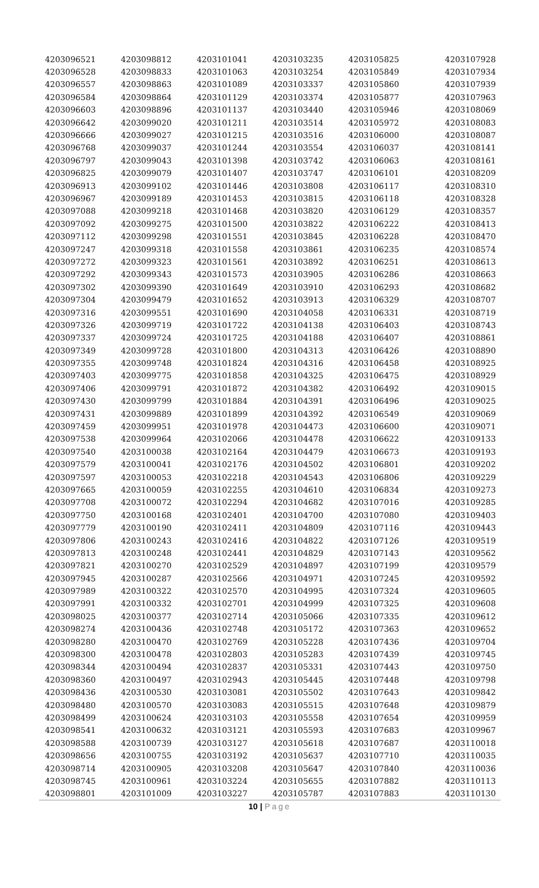| 4203096521 | 4203098812 | 4203101041 | 4203103235 | 4203105825 | 4203107928 |
| 4203096528 | 4203098833 | 4203101063 | 4203103254 | 4203105849 | 4203107934 |
| 4203096557 | 4203098863 | 4203101089 | 4203103337 | 4203105860 | 4203107939 |
| 4203096584 | 4203098864 | 4203101129 | 4203103374 | 4203105877 | 4203107963 |
| 4203096603 | 4203098896 | 4203101137 | 4203103440 | 4203105946 | 4203108069 |
| 4203096642 | 4203099020 | 4203101211 | 4203103514 | 4203105972 | 4203108083 |
| 4203096666 | 4203099027 | 4203101215 | 4203103516 | 4203106000 | 4203108087 |
| 4203096768 | 4203099037 | 4203101244 | 4203103554 | 4203106037 | 4203108141 |
| 4203096797 | 4203099043 | 4203101398 | 4203103742 | 4203106063 | 4203108161 |
| 4203096825 | 4203099079 | 4203101407 | 4203103747 | 4203106101 | 4203108209 |
| 4203096913 | 4203099102 | 4203101446 | 4203103808 | 4203106117 | 4203108310 |
| 4203096967 | 4203099189 | 4203101453 | 4203103815 | 4203106118 | 4203108328 |
| 4203097088 | 4203099218 | 4203101468 | 4203103820 | 4203106129 | 4203108357 |
| 4203097092 | 4203099275 | 4203101500 | 4203103822 | 4203106222 | 4203108413 |
| 4203097112 | 4203099298 | 4203101551 | 4203103845 | 4203106228 | 4203108470 |
| 4203097247 | 4203099318 | 4203101558 | 4203103861 | 4203106235 | 4203108574 |
| 4203097272 | 4203099323 | 4203101561 | 4203103892 | 4203106251 | 4203108613 |
| 4203097292 | 4203099343 | 4203101573 | 4203103905 | 4203106286 | 4203108663 |
| 4203097302 | 4203099390 | 4203101649 | 4203103910 | 4203106293 | 4203108682 |
| 4203097304 | 4203099479 | 4203101652 | 4203103913 | 4203106329 | 4203108707 |
| 4203097316 | 4203099551 | 4203101690 | 4203104058 | 4203106331 | 4203108719 |
| 4203097326 | 4203099719 | 4203101722 | 4203104138 | 4203106403 | 4203108743 |
| 4203097337 | 4203099724 | 4203101725 | 4203104188 | 4203106407 | 4203108861 |
| 4203097349 | 4203099728 | 4203101800 | 4203104313 | 4203106426 | 4203108890 |
| 4203097355 | 4203099748 | 4203101824 | 4203104316 | 4203106458 | 4203108925 |
| 4203097403 | 4203099775 | 4203101858 | 4203104325 | 4203106475 | 4203108929 |
| 4203097406 | 4203099791 | 4203101872 | 4203104382 | 4203106492 | 4203109015 |
| 4203097430 | 4203099799 | 4203101884 | 4203104391 | 4203106496 | 4203109025 |
| 4203097431 | 4203099889 | 4203101899 | 4203104392 | 4203106549 | 4203109069 |
| 4203097459 | 4203099951 | 4203101978 | 4203104473 | 4203106600 | 4203109071 |
| 4203097538 | 4203099964 | 4203102066 | 4203104478 | 4203106622 | 4203109133 |
| 4203097540 | 4203100038 | 4203102164 | 4203104479 | 4203106673 | 4203109193 |
| 4203097579 | 4203100041 | 4203102176 | 4203104502 | 4203106801 | 4203109202 |
| 4203097597 | 4203100053 | 4203102218 | 4203104543 | 4203106806 | 4203109229 |
| 4203097665 | 4203100059 | 4203102255 | 4203104610 | 4203106834 | 4203109273 |
| 4203097708 | 4203100072 | 4203102294 | 4203104682 | 4203107016 | 4203109285 |
| 4203097750 | 4203100168 | 4203102401 | 4203104700 | 4203107080 | 4203109403 |
| 4203097779 | 4203100190 | 4203102411 | 4203104809 | 4203107116 | 4203109443 |
| 4203097806 | 4203100243 | 4203102416 | 4203104822 | 4203107126 | 4203109519 |
| 4203097813 | 4203100248 | 4203102441 | 4203104829 | 4203107143 | 4203109562 |
| 4203097821 | 4203100270 | 4203102529 | 4203104897 | 4203107199 | 4203109579 |
| 4203097945 | 4203100287 | 4203102566 | 4203104971 | 4203107245 | 4203109592 |
| 4203097989 | 4203100322 | 4203102570 | 4203104995 | 4203107324 | 4203109605 |
| 4203097991 | 4203100332 | 4203102701 | 4203104999 | 4203107325 | 4203109608 |
| 4203098025 | 4203100377 | 4203102714 | 4203105066 | 4203107335 | 4203109612 |
| 4203098274 | 4203100436 | 4203102748 | 4203105172 | 4203107363 | 4203109652 |
| 4203098280 | 4203100470 | 4203102769 | 4203105228 | 4203107436 | 4203109704 |
| 4203098300 | 4203100478 | 4203102803 | 4203105283 | 4203107439 | 4203109745 |
| 4203098344 | 4203100494 | 4203102837 | 4203105331 | 4203107443 | 4203109750 |
| 4203098360 | 4203100497 | 4203102943 | 4203105445 | 4203107448 | 4203109798 |
| 4203098436 | 4203100530 | 4203103081 | 4203105502 | 4203107643 | 4203109842 |
| 4203098480 | 4203100570 | 4203103083 | 4203105515 | 4203107648 | 4203109879 |
| 4203098499 | 4203100624 | 4203103103 | 4203105558 | 4203107654 | 4203109959 |
| 4203098541 | 4203100632 | 4203103121 | 4203105593 | 4203107683 | 4203109967 |
| 4203098588 | 4203100739 | 4203103127 | 4203105618 | 4203107687 | 4203110018 |
| 4203098656 | 4203100755 | 4203103192 | 4203105637 | 4203107710 | 4203110035 |
| 4203098714 | 4203100905 | 4203103208 | 4203105647 | 4203107840 | 4203110036 |
| 4203098745 | 4203100961 | 4203103224 | 4203105655 | 4203107882 | 4203110113 |
| 4203098801 | 4203101009 | 4203103227 | 4203105787 | 4203107883 | 4203110130 |
10 | Page